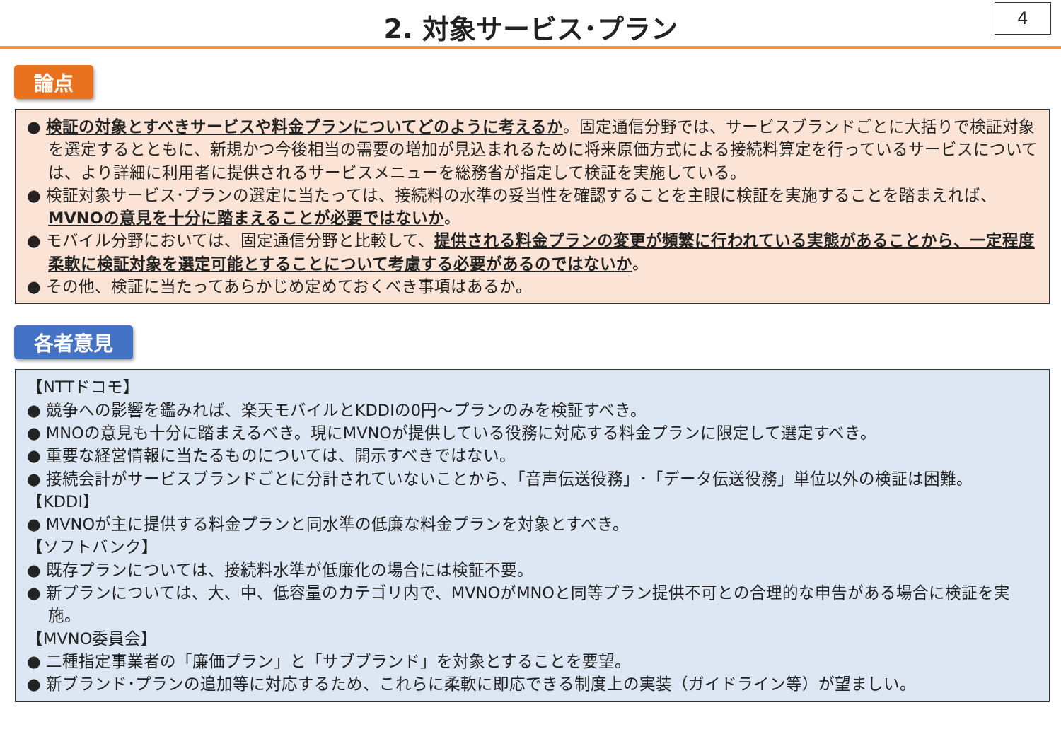2. 対象サービス･プラン
4
論点
● 検証の対象とすべきサービスや料金プランについてどのように考えるか。固定通信分野では、サービスブランドごとに大括りで検証対象を選定するとともに、新規かつ今後相当の需要の増加が見込まれるために将来原価方式による接続料算定を行っているサービスについては、より詳細に利用者に提供されるサービスメニューを総務省が指定して検証を実施している。
● 検証対象サービス･プランの選定に当たっては、接続料の水準の妥当性を確認することを主眼に検証を実施することを踏まえれば、MVNOの意見を十分に踏まえることが必要ではないか。
● モバイル分野においては、固定通信分野と比較して、提供される料金プランの変更が頻繁に行われている実態があることから、一定程度柔軟に検証対象を選定可能とすることについて考慮する必要があるのではないか。
● その他、検証に当たってあらかじめ定めておくべき事項はあるか。
各者意見
【NTTドコモ】
● 競争への影響を鑑みれば、楽天モバイルとKDDIの0円～プランのみを検証すべき。
● MNOの意見も十分に踏まえるべき。現にMVNOが提供している役務に対応する料金プランに限定して選定すべき。
● 重要な経営情報に当たるものについては、開示すべきではない。
● 接続会計がサービスブランドごとに分計されていないことから、「音声伝送役務」･「データ伝送役務」単位以外の検証は困難。
【KDDI】
● MVNOが主に提供する料金プランと同水準の低廉な料金プランを対象とすべき。
【ソフトバンク】
● 既存プランについては、接続料水準が低廉化の場合には検証不要。
● 新プランについては、大、中、低容量のカテゴリ内で、MVNOがMNOと同等プラン提供不可との合理的な申告がある場合に検証を実施。
【MVNO委員会】
● 二種指定事業者の「廉価プラン」と「サブブランド」を対象とすることを要望。
● 新ブランド･プランの追加等に対応するため、これらに柔軟に即応できる制度上の実装（ガイドライン等）が望ましい。